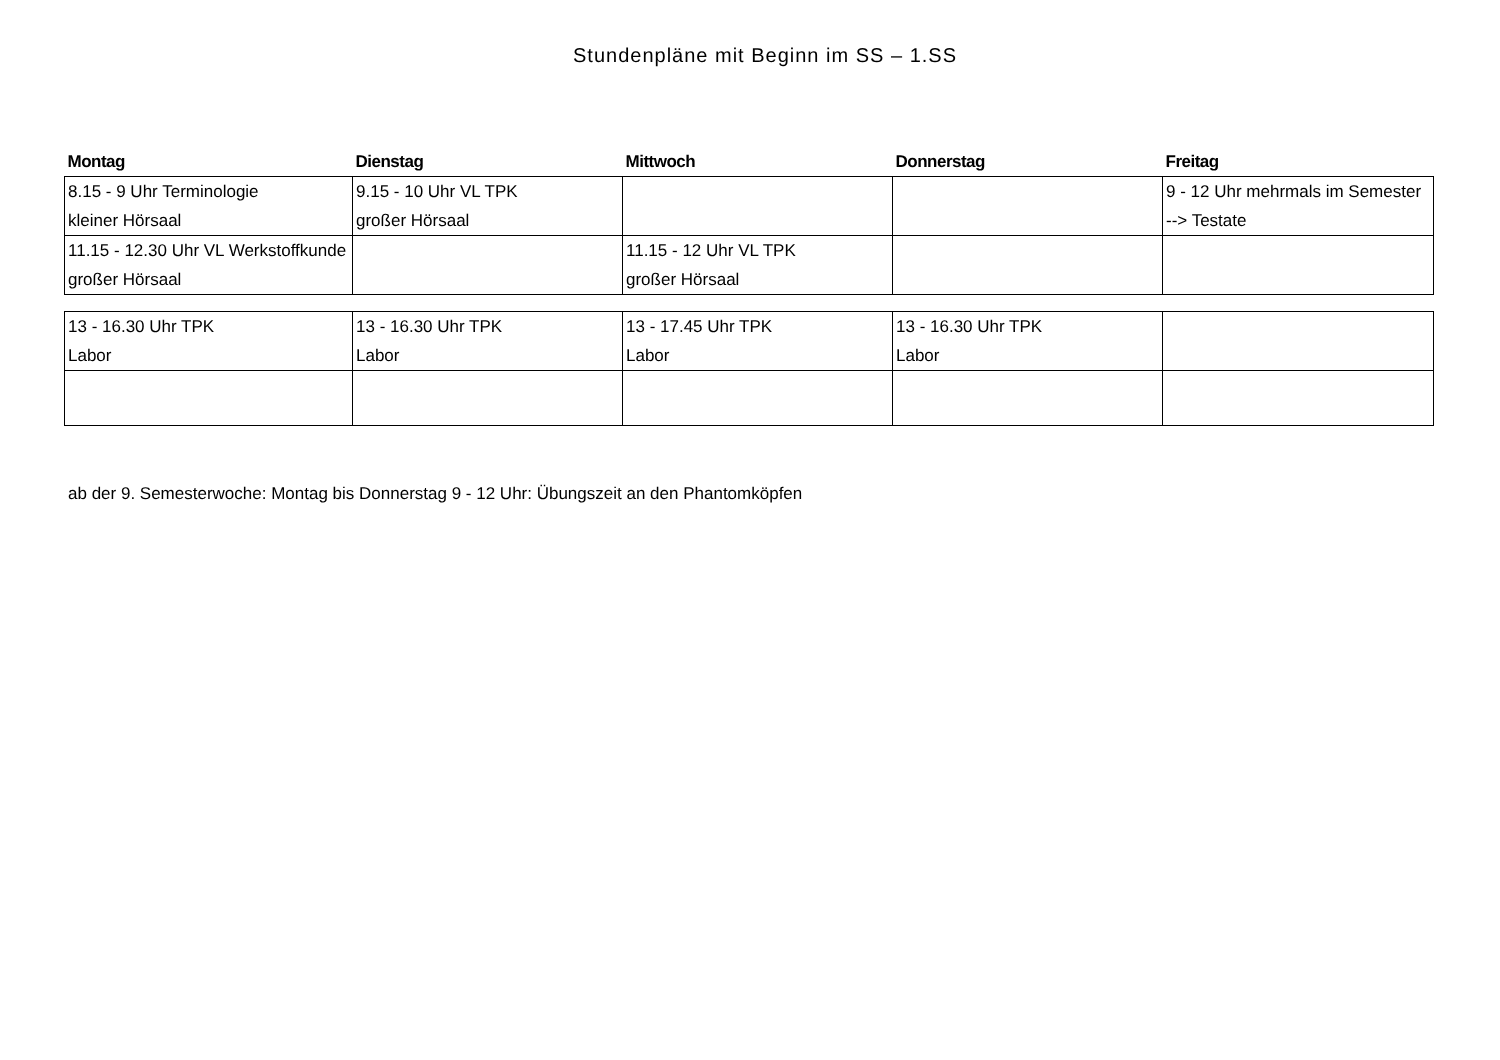Stundenpläne mit Beginn im SS – 1.SS
| Montag | Dienstag | Mittwoch | Donnerstag | Freitag |
| --- | --- | --- | --- | --- |
| 8.15 - 9 Uhr Terminologie kleiner Hörsaal | 9.15 - 10 Uhr VL TPK großer Hörsaal | | | 9 - 12 Uhr mehrmals im Semester --> Testate |
| 11.15 - 12.30 Uhr VL Werkstoffkunde großer Hörsaal | | 11.15 - 12 Uhr VL TPK großer Hörsaal | | |
| 13 - 16.30 Uhr TPK Labor | 13 - 16.30 Uhr TPK Labor | 13 - 17.45 Uhr TPK Labor | 13 - 16.30 Uhr TPK Labor | |
ab der 9. Semesterwoche: Montag bis Donnerstag 9 - 12 Uhr: Übungszeit an den Phantomköpfen